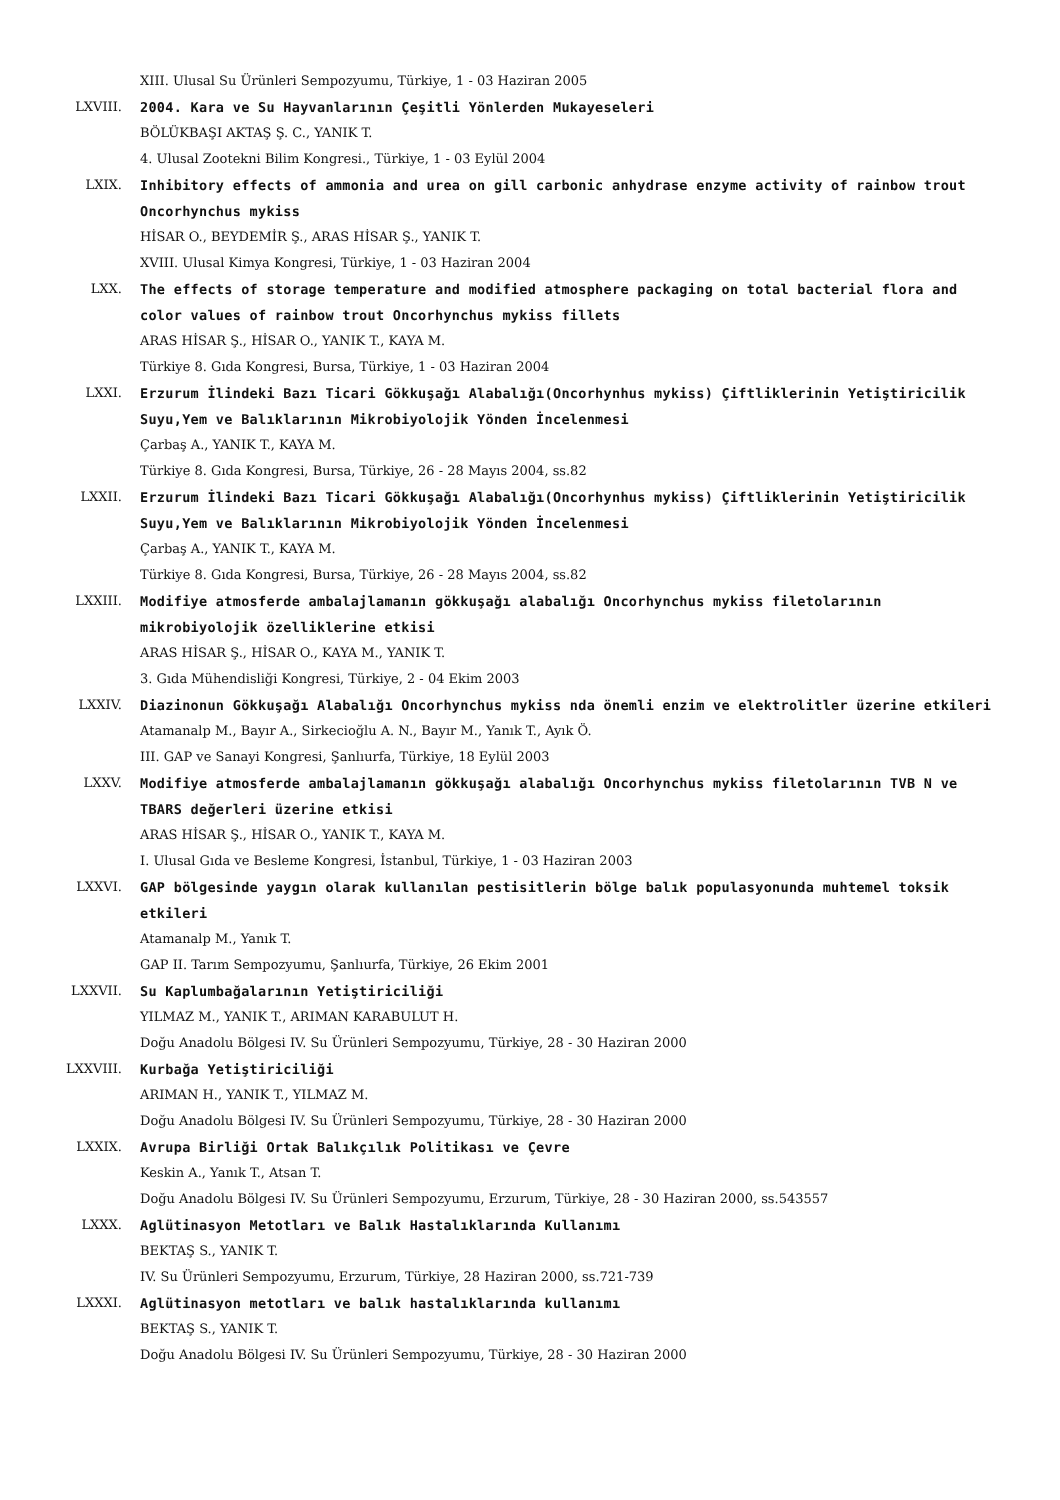XIII. Ulusal Su Ürünleri Sempozyumu, Türkiye, 1 - 03 Haziran 2005
LXVIII. 2004. Kara ve Su Hayvanlarının Çeşitli Yönlerden Mukayeseleri
BÖLÜKBAŞI AKTAŞ Ş. C., YANIK T.
4. Ulusal Zootekni Bilim Kongresi., Türkiye, 1 - 03 Eylül 2004
LXIX. Inhibitory effects of ammonia and urea on gill carbonic anhydrase enzyme activity of rainbow trout Oncorhynchus mykiss
HİSAR O., BEYDEMİR Ş., ARAS HİSAR Ş., YANIK T.
XVIII. Ulusal Kimya Kongresi, Türkiye, 1 - 03 Haziran 2004
LXX. The effects of storage temperature and modified atmosphere packaging on total bacterial flora and color values of rainbow trout Oncorhynchus mykiss fillets
ARAS HİSAR Ş., HİSAR O., YANIK T., KAYA M.
Türkiye 8. Gıda Kongresi, Bursa, Türkiye, 1 - 03 Haziran 2004
LXXI. Erzurum İlindeki Bazı Ticari Gökkuşağı Alabalığı(Oncorhynhus mykiss) Çiftliklerinin Yetiştiricilik Suyu,Yem ve Balıklarının Mikrobiyolojik Yönden İncelenmesi
Çarbaş A., YANIK T., KAYA M.
Türkiye 8. Gıda Kongresi, Bursa, Türkiye, 26 - 28 Mayıs 2004, ss.82
LXXII. Erzurum İlindeki Bazı Ticari Gökkuşağı Alabalığı(Oncorhynhus mykiss) Çiftliklerinin Yetiştiricilik Suyu,Yem ve Balıklarının Mikrobiyolojik Yönden İncelenmesi
Çarbaş A., YANIK T., KAYA M.
Türkiye 8. Gıda Kongresi, Bursa, Türkiye, 26 - 28 Mayıs 2004, ss.82
LXXIII. Modifiye atmosferde ambalajlamanın gökkuşağı alabalığı Oncorhynchus mykiss filetolarının mikrobiyolojik özelliklerine etkisi
ARAS HİSAR Ş., HİSAR O., KAYA M., YANIK T.
3. Gıda Mühendisliği Kongresi, Türkiye, 2 - 04 Ekim 2003
LXXIV. Diazinonun Gökkuşağı Alabalığı Oncorhynchus mykiss nda önemli enzim ve elektrolitler üzerine etkileri
Atamanalp M., Bayır A., Sirkecioğlu A. N., Bayır M., Yanık T., Ayık Ö.
III. GAP ve Sanayi Kongresi, Şanlıurfa, Türkiye, 18 Eylül 2003
LXXV. Modifiye atmosferde ambalajlamanın gökkuşağı alabalığı Oncorhynchus mykiss filetolarının TVB N ve TBARS değerleri üzerine etkisi
ARAS HİSAR Ş., HİSAR O., YANIK T., KAYA M.
I. Ulusal Gıda ve Besleme Kongresi, İstanbul, Türkiye, 1 - 03 Haziran 2003
LXXVI. GAP bölgesinde yaygın olarak kullanılan pestisitlerin bölge balık populasyonunda muhtemel toksik etkileri
Atamanalp M., Yanık T.
GAP II. Tarım Sempozyumu, Şanlıurfa, Türkiye, 26 Ekim 2001
LXXVII. Su Kaplumbağalarının Yetiştiriciliği
YILMAZ M., YANIK T., ARIMAN KARABULUT H.
Doğu Anadolu Bölgesi IV. Su Ürünleri Sempozyumu, Türkiye, 28 - 30 Haziran 2000
LXXVIII. Kurbağa Yetiştiriciliği
ARIMAN H., YANIK T., YILMAZ M.
Doğu Anadolu Bölgesi IV. Su Ürünleri Sempozyumu, Türkiye, 28 - 30 Haziran 2000
LXXIX. Avrupa Birliği Ortak Balıkçılık Politikası ve Çevre
Keskin A., Yanık T., Atsan T.
Doğu Anadolu Bölgesi IV. Su Ürünleri Sempozyumu, Erzurum, Türkiye, 28 - 30 Haziran 2000, ss.543557
LXXX. Aglütinasyon Metotları ve Balık Hastalıklarında Kullanımı
BEKTAŞ S., YANIK T.
IV. Su Ürünleri Sempozyumu, Erzurum, Türkiye, 28 Haziran 2000, ss.721-739
LXXXI. Aglütinasyon metotları ve balık hastalıklarında kullanımı
BEKTAŞ S., YANIK T.
Doğu Anadolu Bölgesi IV. Su Ürünleri Sempozyumu, Türkiye, 28 - 30 Haziran 2000